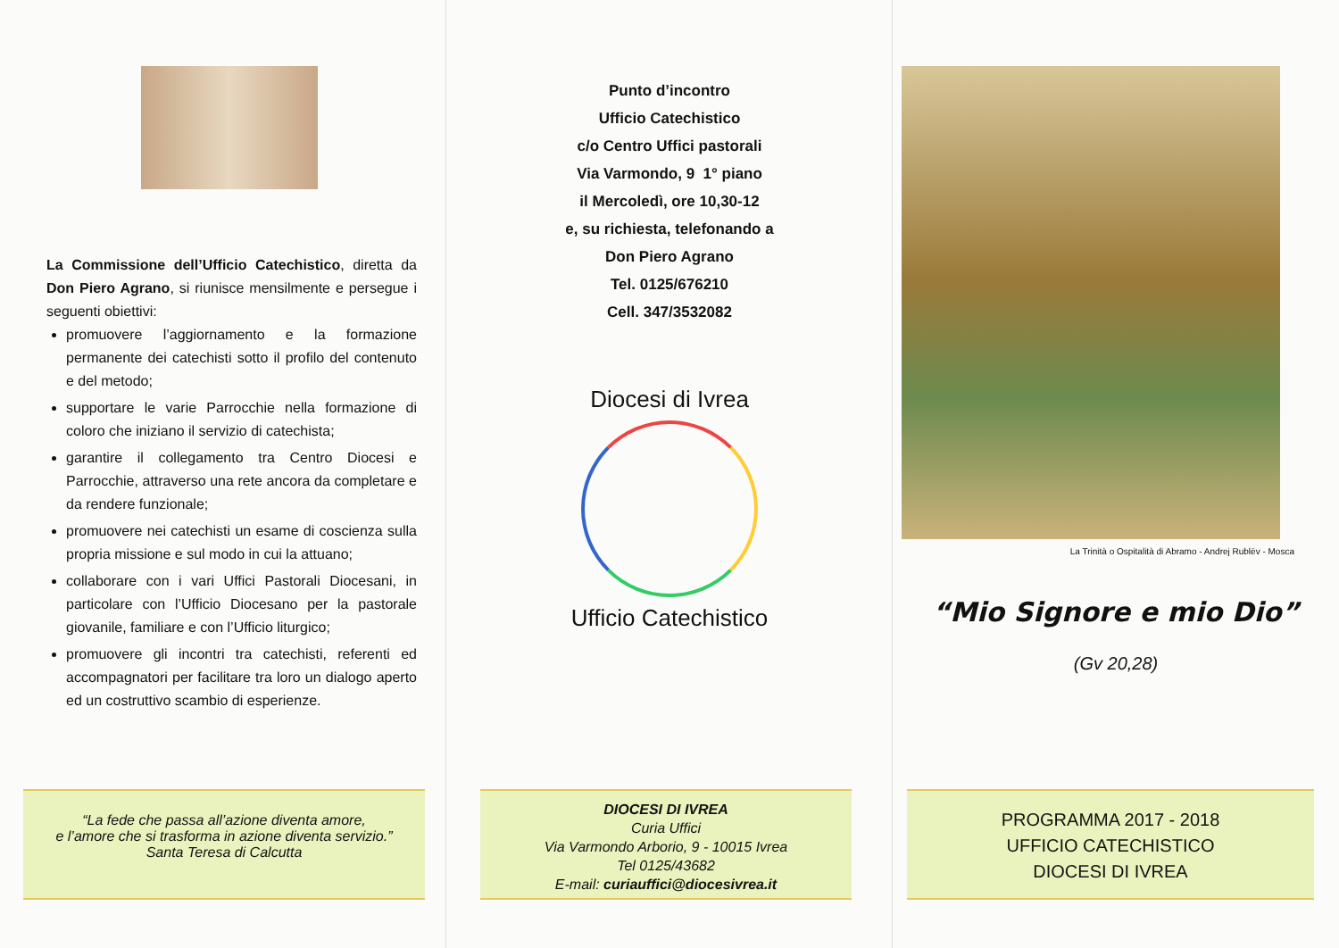La Commissione dell’Ufficio Catechistico, diretta da Don Piero Agrano, si riunisce mensilmente e persegue i seguenti obiettivi:
promuovere l’aggiornamento e la formazione permanente dei catechisti sotto il profilo del contenuto e del metodo;
supportare le varie Parrocchie nella formazione di coloro che iniziano il servizio di catechista;
garantire il collegamento tra Centro Diocesi e Parrocchie, attraverso una rete ancora da completare e da rendere funzionale;
promuovere nei catechisti un esame di coscienza sulla propria missione e sul modo in cui la attuano;
collaborare con i vari Uffici Pastorali Diocesani, in particolare con l’Ufficio Diocesano per la pastorale giovanile, familiare e con l’Ufficio liturgico;
promuovere gli incontri tra catechisti, referenti ed accompagnatori per facilitare tra loro un dialogo aperto ed un costruttivo scambio di esperienze.
“La fede che passa all’azione diventa amore,
e l’amore che si trasforma in azione diventa servizio.”
Santa Teresa di Calcutta
Punto d’incontro
Ufficio Catechistico
c/o Centro Uffici pastorali
Via Varmondo, 9 1° piano
il Mercoledì, ore 10,30-12
e, su richiesta, telefonando a
Don Piero Agrano
Tel. 0125/676210
Cell. 347/3532082
Diocesi di Ivrea
Ufficio Catechistico
DIOCESI DI IVREA
Curia Uffici
Via Varmondo Arborio, 9 - 10015 Ivrea
Tel 0125/43682
E-mail: curiauffici@diocesivrea.it
La Trinità o Ospitalità di Abramo - Andrej Rublëv - Mosca
“Mio Signore e mio Dio”
(Gv 20,28)
PROGRAMMA 2017 - 2018
UFFICIO CATECHISTICO
DIOCESI DI IVREA